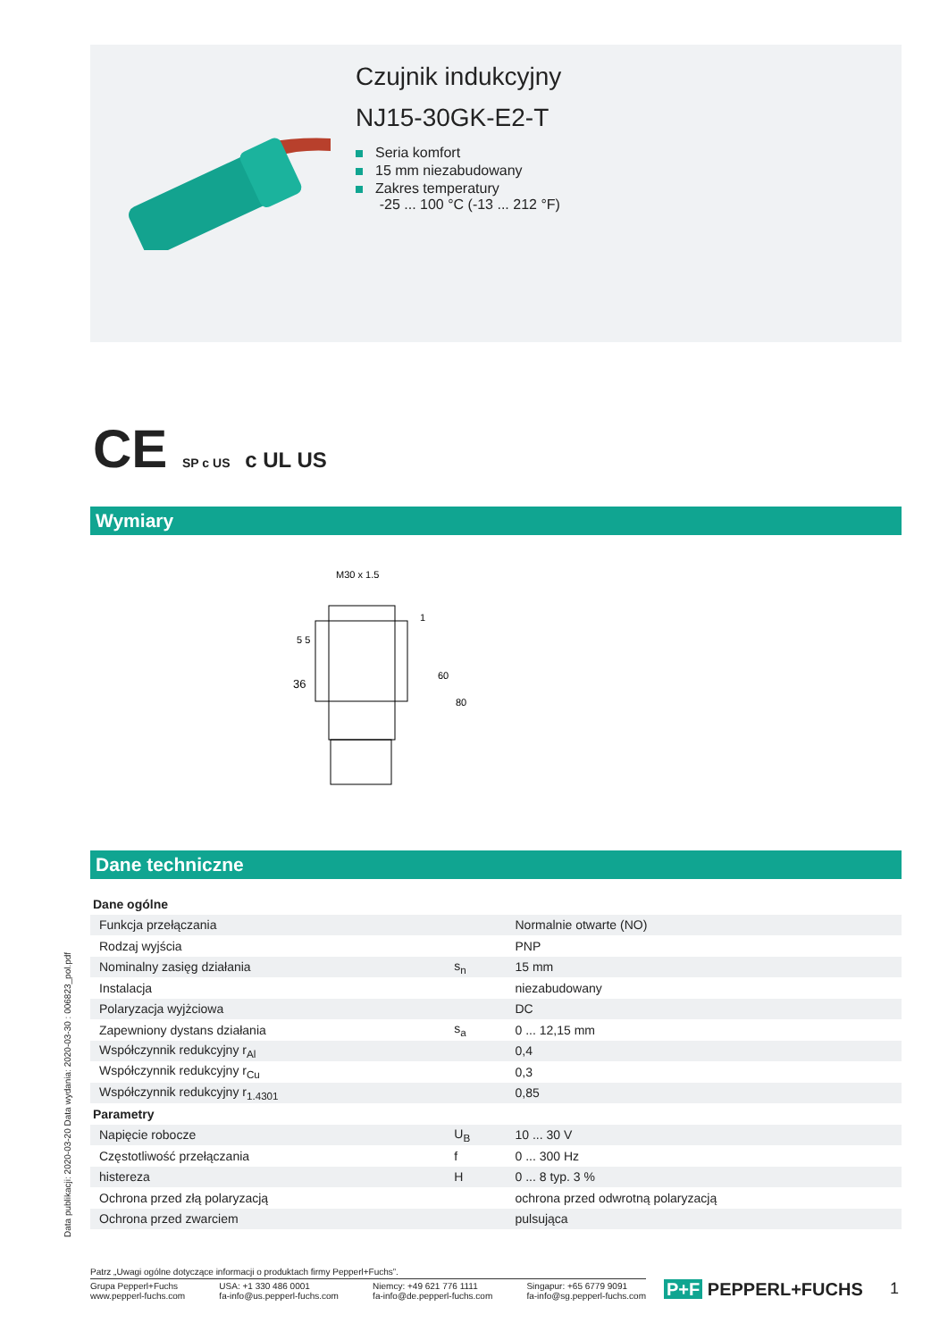Czujnik indukcyjny
NJ15-30GK-E2-T
Seria komfort
15 mm niezabudowany
Zakres temperatury
-25 ... 100 °C (-13 ... 212 °F)
CE SP c US c UL US
Wymiary
M30 x 1.5
36
60
80
5 5
1
Dane techniczne
| Dane ogólne | | |
| Funkcja przełączania | | Normalnie otwarte (NO) |
| Rodzaj wyjścia | | PNP |
| Nominalny zasięg działania | s<sub>n</sub> | 15 mm |
| Instalacja | | niezabudowany |
| Polaryzacja wyjżciowa | | DC |
| Zapewniony dystans działania | s<sub>a</sub> | 0 ... 12,15 mm |
| Współczynnik redukcyjny r<sub>Al</sub> | | 0,4 |
| Współczynnik redukcyjny r<sub>Cu</sub> | | 0,3 |
| Współczynnik redukcyjny r<sub>1.4301</sub> | | 0,85 |
| Parametry | | |
| Napięcie robocze | U<sub>B</sub> | 10 ... 30 V |
| Częstotliwość przełączania | f | 0 ... 300 Hz |
| histereza | H | 0 ... 8 typ. 3 % |
| Ochrona przed złą polaryzacją | | ochrona przed odwrotną polaryzacją |
| Ochrona przed zwarciem | | pulsująca |
Data publikacji: 2020-03-20 Data wydania: 2020-03-30 : 006823_pol.pdf
Patrz „Uwagi ogólne dotyczące informacji o produktach firmy Pepperl+Fuchs”.
Grupa Pepperl+Fuchs
www.pepperl-fuchs.com
USA: +1 330 486 0001
fa-info@us.pepperl-fuchs.com
Niemcy: +49 621 776 1111
fa-info@de.pepperl-fuchs.com
Singapur: +65 6779 9091
fa-info@sg.pepperl-fuchs.com
P+F PEPPERL+FUCHS 1